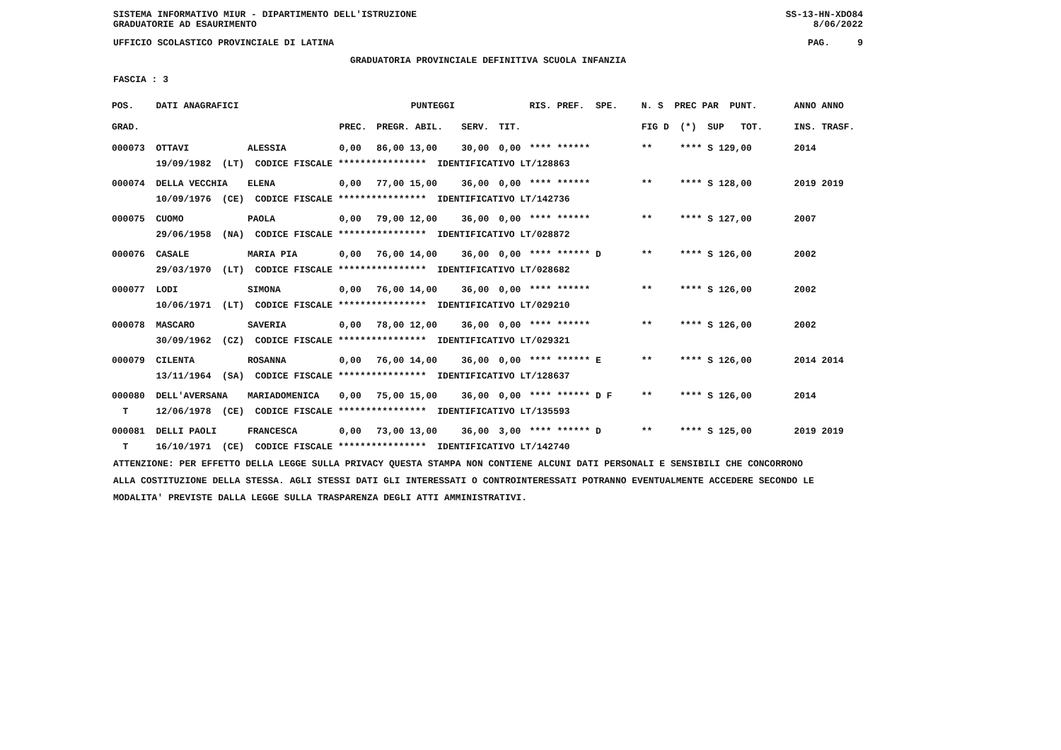SISTEMA INFORMATIVO MIUR - DIPARTIMENTO DELL'ISTRUZIONE SS-13-HN-XDO84
GRADUATORIE AD ESAURIMENTO 8/06/2022
UFFICIO SCOLASTICO PROVINCIALE DI LATINA PAG. 9
GRADUATORIA PROVINCIALE DEFINITIVA SCUOLA INFANZIA
FASCIA : 3
| POS. | DATI ANAGRAFICI | | PUNTEGGI | | | | RIS. PREF. SPE. | N. S PREC PAR PUNT. | ANNO ANNO |
| --- | --- | --- | --- | --- | --- | --- | --- | --- | --- |
| GRAD. | | | PREC. | PREGR. ABIL. | SERV. | TIT. | | FIG D (*) SUP TOT. | INS. TRASF. |
| 000073 | OTTAVI | ALESSIA | 0,00 | 86,00 13,00 | 30,00 | 0,00 | **** ****** | ** **** S 129,00 | 2014 |
| | 19/09/1982 (LT) CODICE FISCALE **************** IDENTIFICATIVO LT/128863 | | | | | | | | |
| 000074 | DELLA VECCHIA | ELENA | 0,00 | 77,00 15,00 | 36,00 | 0,00 | **** ****** | ** **** S 128,00 | 2019 2019 |
| | 10/09/1976 (CE) CODICE FISCALE **************** IDENTIFICATIVO LT/142736 | | | | | | | | |
| 000075 | CUOMO | PAOLA | 0,00 | 79,00 12,00 | 36,00 | 0,00 | **** ****** | ** **** S 127,00 | 2007 |
| | 29/06/1958 (NA) CODICE FISCALE **************** IDENTIFICATIVO LT/028872 | | | | | | | | |
| 000076 | CASALE | MARIA PIA | 0,00 | 76,00 14,00 | 36,00 | 0,00 | **** ****** D | ** **** S 126,00 | 2002 |
| | 29/03/1970 (LT) CODICE FISCALE **************** IDENTIFICATIVO LT/028682 | | | | | | | | |
| 000077 | LODI | SIMONA | 0,00 | 76,00 14,00 | 36,00 | 0,00 | **** ****** | ** **** S 126,00 | 2002 |
| | 10/06/1971 (LT) CODICE FISCALE **************** IDENTIFICATIVO LT/029210 | | | | | | | | |
| 000078 | MASCARO | SAVERIA | 0,00 | 78,00 12,00 | 36,00 | 0,00 | **** ****** | ** **** S 126,00 | 2002 |
| | 30/09/1962 (CZ) CODICE FISCALE **************** IDENTIFICATIVO LT/029321 | | | | | | | | |
| 000079 | CILENTA | ROSANNA | 0,00 | 76,00 14,00 | 36,00 | 0,00 | **** ****** E | ** **** S 126,00 | 2014 2014 |
| | 13/11/1964 (SA) CODICE FISCALE **************** IDENTIFICATIVO LT/128637 | | | | | | | | |
| 000080 | DELL'AVERSANA | MARIADOMENICA | 0,00 | 75,00 15,00 | 36,00 | 0,00 | **** ****** D F | ** **** S 126,00 | 2014 |
| T | 12/06/1978 (CE) CODICE FISCALE **************** IDENTIFICATIVO LT/135593 | | | | | | | | |
| 000081 | DELLI PAOLI | FRANCESCA | 0,00 | 73,00 13,00 | 36,00 | 3,00 | **** ****** D | ** **** S 125,00 | 2019 2019 |
| T | 16/10/1971 (CE) CODICE FISCALE **************** IDENTIFICATIVO LT/142740 | | | | | | | | |
ATTENZIONE: PER EFFETTO DELLA LEGGE SULLA PRIVACY QUESTA STAMPA NON CONTIENE ALCUNI DATI PERSONALI E SENSIBILI CHE CONCORRONO
ALLA COSTITUZIONE DELLA STESSA. AGLI STESSI DATI GLI INTERESSATI O CONTROINTERESSATI POTRANNO EVENTUALMENTE ACCEDERE SECONDO LE
MODALITA' PREVISTE DALLA LEGGE SULLA TRASPARENZA DEGLI ATTI AMMINISTRATIVI.